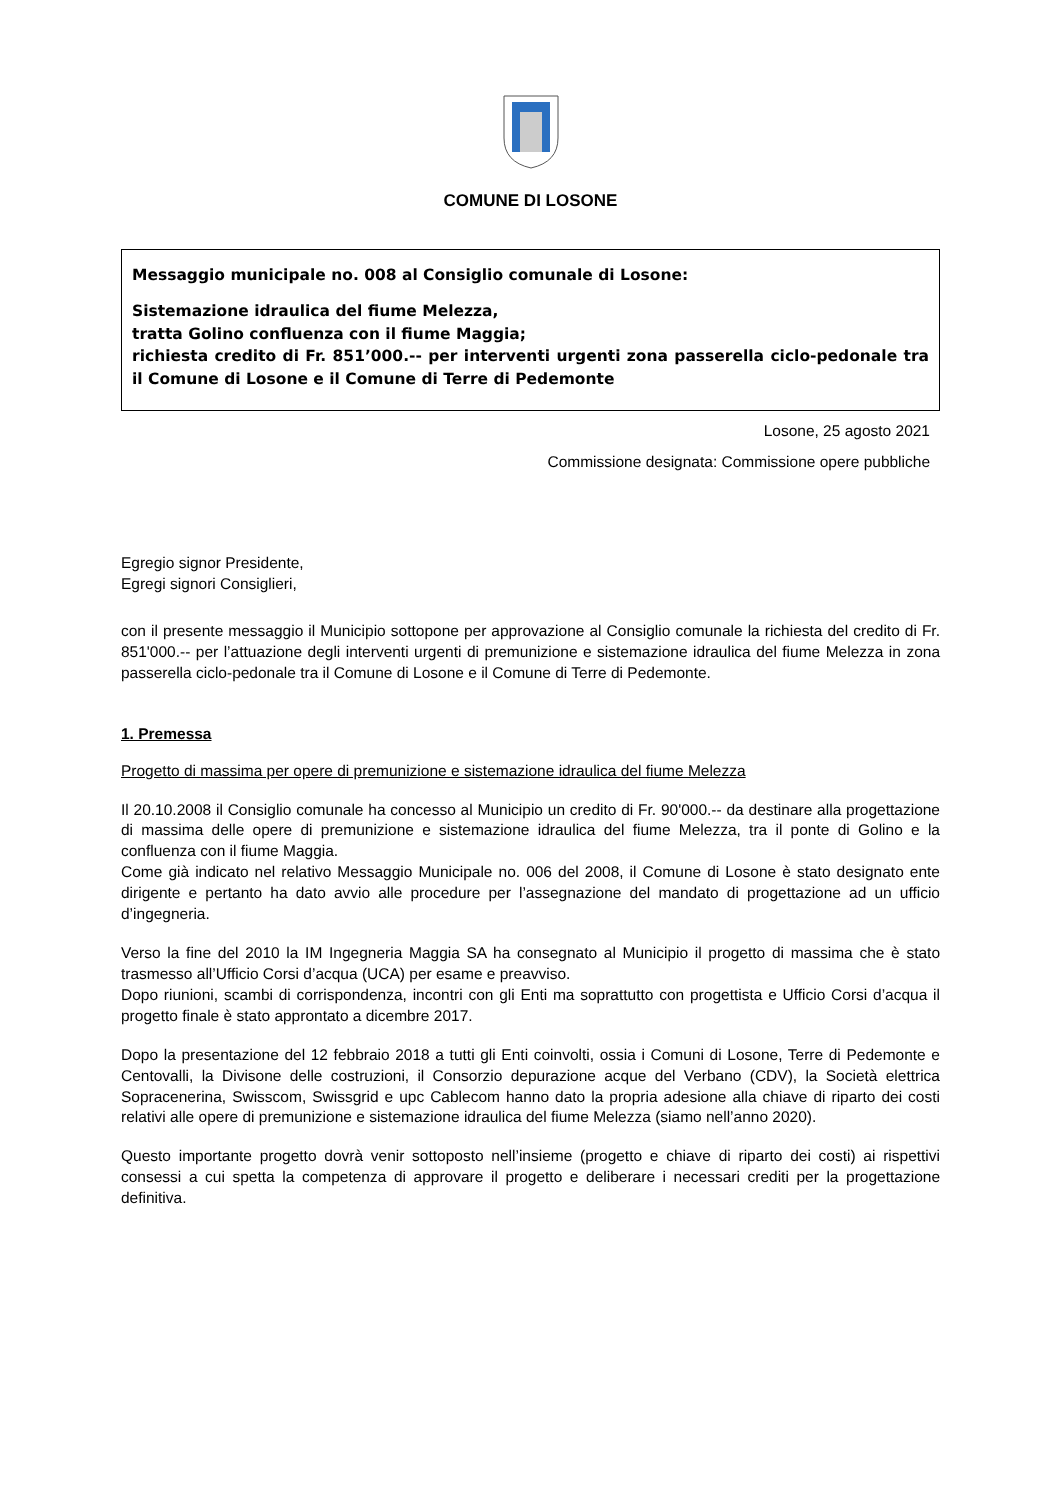COMUNE DI LOSONE
Messaggio municipale no. 008 al Consiglio comunale di Losone:
Sistemazione idraulica del fiume Melezza,
tratta Golino confluenza con il fiume Maggia;
richiesta credito di Fr. 851’000.-- per interventi urgenti zona passerella ciclo-pedonale tra il Comune di Losone e il Comune di Terre di Pedemonte
Losone, 25 agosto 2021
Commissione designata: Commissione opere pubbliche
Egregio signor Presidente,
Egregi signori Consiglieri,
con il presente messaggio il Municipio sottopone per approvazione al Consiglio comunale la richiesta del credito di Fr. 851'000.-- per l’attuazione degli interventi urgenti di premunizione e sistemazione idraulica del fiume Melezza in zona passerella ciclo-pedonale tra il Comune di Losone e il Comune di Terre di Pedemonte.
1. Premessa
Progetto di massima per opere di premunizione e sistemazione idraulica del fiume Melezza
Il 20.10.2008 il Consiglio comunale ha concesso al Municipio un credito di Fr. 90'000.-- da destinare alla progettazione di massima delle opere di premunizione e sistemazione idraulica del fiume Melezza, tra il ponte di Golino e la confluenza con il fiume Maggia.
Come già indicato nel relativo Messaggio Municipale no. 006 del 2008, il Comune di Losone è stato designato ente dirigente e pertanto ha dato avvio alle procedure per l’assegnazione del mandato di progettazione ad un ufficio d’ingegneria.
Verso la fine del 2010 la IM Ingegneria Maggia SA ha consegnato al Municipio il progetto di massima che è stato trasmesso all’Ufficio Corsi d’acqua (UCA) per esame e preavviso.
Dopo riunioni, scambi di corrispondenza, incontri con gli Enti ma soprattutto con progettista e Ufficio Corsi d’acqua il progetto finale è stato approntato a dicembre 2017.
Dopo la presentazione del 12 febbraio 2018 a tutti gli Enti coinvolti, ossia i Comuni di Losone, Terre di Pedemonte e Centovalli, la Divisone delle costruzioni, il Consorzio depurazione acque del Verbano (CDV), la Società elettrica Sopracenerina, Swisscom, Swissgrid e upc Cablecom hanno dato la propria adesione alla chiave di riparto dei costi relativi alle opere di premunizione e sistemazione idraulica del fiume Melezza (siamo nell’anno 2020).
Questo importante progetto dovrà venir sottoposto nell’insieme (progetto e chiave di riparto dei costi) ai rispettivi consessi a cui spetta la competenza di approvare il progetto e deliberare i necessari crediti per la progettazione definitiva.